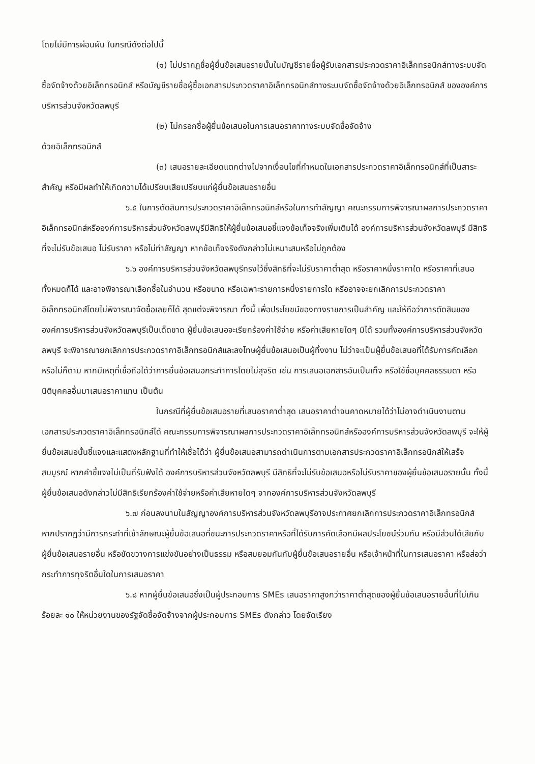โดยไม่มีการผ่อนผัน ในกรณีดังต่อไปนี้
(๑) ไม่ปรากฏชื่อผู้ยื่นข้อเสนอรายนั้นในบัญชีรายชื่อผู้รับเอกสารประกวดราคาอิเล็กทรอนิกส์ทางระบบจัดซื้อจัดจ้างด้วยอิเล็กทรอนิกส์ หรือบัญชีรายชื่อผู้ซื้อเอกสารประกวดราคาอิเล็กทรอนิกส์ทางระบบจัดซื้อจัดจ้างด้วยอิเล็กทรอนิกส์ ขององค์การบริหารส่วนจังหวัดลพบุรี
(๒) ไม่กรอกชื่อผู้ยื่นข้อเสนอในการเสนอราคาทางระบบจัดซื้อจัดจ้าง
ด้วยอิเล็กทรอนิกส์
(๓) เสนอรายละเอียดแตกต่างไปจากเงื่อนไขที่กำหนดในเอกสารประกวดราคาอิเล็กทรอนิกส์ที่เป็นสาระสำคัญ หรือมีผลทำให้เกิดความได้เปรียบเสียเปรียบแก่ผู้ยื่นข้อเสนอรายอื่น
๖.๕ ในการตัดสินการประกวดราคาอิเล็กทรอนิกส์หรือในการทำสัญญา คณะกรรมการพิจารณาผลการประกวดราคาอิเล็กทรอนิกส์หรือองค์การบริหารส่วนจังหวัดลพบุรีมีสิทธิให้ผู้ยื่นข้อเสนอชี้แจงข้อเท็จจริงเพิ่มเติมได้ องค์การบริหารส่วนจังหวัดลพบุรี มีสิทธิที่จะไม่รับข้อเสนอ ไม่รับราคา หรือไม่ทำสัญญา หากข้อเท็จจริงดังกล่าวไม่เหมาะสมหรือไม่ถูกต้อง
๖.๖ องค์การบริหารส่วนจังหวัดลพบุรีทรงไว้ซึ่งสิทธิที่จะไม่รับราคาต่ำสุด หรือราคาหนึ่งราคาใด หรือราคาที่เสนอทั้งหมดก็ได้ และอาจพิจารณาเลือกซื้อในจำนวน หรือขนาด หรือเฉพาะรายการหนึ่งรายการใด หรืออาจจะยกเลิกการประกวดราคาอิเล็กทรอนิกส์โดยไม่พิจารณาจัดซื้อเลยก็ได้ สุดแต่จะพิจารณา ทั้งนี้ เพื่อประโยชน์ของทางราชการเป็นสำคัญ และให้ถือว่าการตัดสินของ องค์การบริหารส่วนจังหวัดลพบุรีเป็นเด็ดขาด ผู้ยื่นข้อเสนอจะเรียกร้องค่าใช้จ่าย หรือค่าเสียหายใดๆ มิได้ รวมทั้งองค์การบริหารส่วนจังหวัดลพบุรี จะพิจารณายกเลิกการประกวดราคาอิเล็กทรอนิกส์และลงโทษผู้ยื่นข้อเสนอเป็นผู้ทิ้งงาน ไม่ว่าจะเป็นผู้ยื่นข้อเสนอที่ได้รับการคัดเลือกหรือไม่ก็ตาม หากมีเหตุที่เชื่อถือได้ว่าการยื่นข้อเสนอกระทำการโดยไม่สุจริต เช่น การเสนอเอกสารอันเป็นเท็จ หรือใช้ชื่อบุคคลธรรมดา หรือนิติบุคคลอื่นมาเสนอราคาแทน เป็นต้น
ในกรณีที่ผู้ยื่นข้อเสนอรายที่เสนอราคาต่ำสุด เสนอราคาต่ำจนคาดหมายได้ว่าไม่อาจดำเนินงานตามเอกสารประกวดราคาอิเล็กทรอนิกส์ได้ คณะกรรมการพิจารณาผลการประกวดราคาอิเล็กทรอนิกส์หรือองค์การบริหารส่วนจังหวัดลพบุรี จะให้ผู้ยื่นข้อเสนอนั้นชี้แจงและแสดงหลักฐานที่ทำให้เชื่อได้ว่า ผู้ยื่นข้อเสนอสามารถดำเนินการตามเอกสารประกวดราคาอิเล็กทรอนิกส์ให้เสร็จสมบูรณ์ หากคำชี้แจงไม่เป็นที่รับฟังได้ องค์การบริหารส่วนจังหวัดลพบุรี มีสิทธิที่จะไม่รับข้อเสนอหรือไม่รับราคาของผู้ยื่นข้อเสนอรายนั้น ทั้งนี้ ผู้ยื่นข้อเสนอดังกล่าวไม่มีสิทธิเรียกร้องค่าใช้จ่ายหรือค่าเสียหายใดๆ จากองค์การบริหารส่วนจังหวัดลพบุรี
๖.๗ ก่อนลงนามในสัญญาองค์การบริหารส่วนจังหวัดลพบุรีอาจประกาศยกเลิกการประกวดราคาอิเล็กทรอนิกส์ หากปรากฏว่ามีการกระทำที่เข้าลักษณะผู้ยื่นข้อเสนอที่ชนะการประกวดราคาหรือที่ได้รับการคัดเลือกมีผลประโยชน์ร่วมกัน หรือมีส่วนได้เสียกับผู้ยื่นข้อเสนอรายอื่น หรือขัดขวางการแข่งขันอย่างเป็นธรรม หรือสมยอมกันกับผู้ยื่นข้อเสนอรายอื่น หรือเจ้าหน้าที่ในการเสนอราคา หรือส่อว่ากระทำการทุจริตอื่นใดในการเสนอราคา
๖.๘ หากผู้ยื่นข้อเสนอซึ่งเป็นผู้ประกอบการ SMEs เสนอราคาสูงกว่าราคาต่ำสุดของผู้ยื่นข้อเสนอรายอื่นที่ไม่เกินร้อยละ ๑๐ ให้หน่วยงานของรัฐจัดซื้อจัดจ้างจากผู้ประกอบการ SMEs ดังกล่าว โดยจัดเรียง